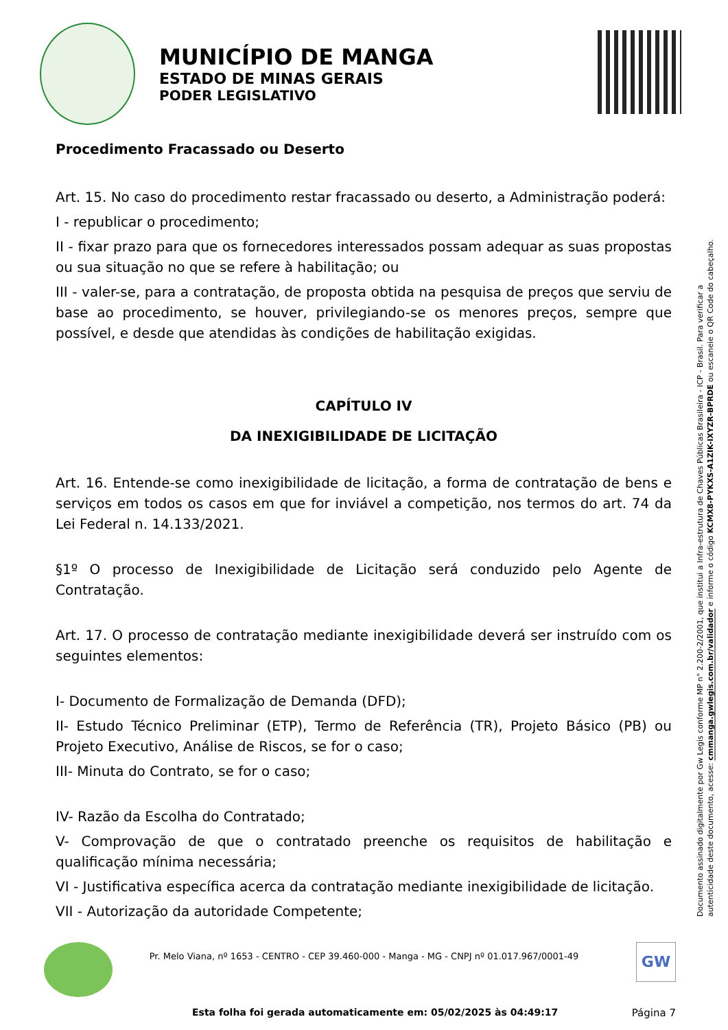MUNICÍPIO DE MANGA
ESTADO DE MINAS GERAIS
PODER LEGISLATIVO
Procedimento Fracassado ou Deserto
Art. 15. No caso do procedimento restar fracassado ou deserto, a Administração poderá:
I - republicar o procedimento;
II - fixar prazo para que os fornecedores interessados possam adequar as suas propostas ou sua situação no que se refere à habilitação; ou
III - valer-se, para a contratação, de proposta obtida na pesquisa de preços que serviu de base ao procedimento, se houver, privilegiando-se os menores preços, sempre que possível, e desde que atendidas às condições de habilitação exigidas.
CAPÍTULO IV
DA INEXIGIBILIDADE DE LICITAÇÃO
Art. 16. Entende-se como inexigibilidade de licitação, a forma de contratação de bens e serviços em todos os casos em que for inviável a competição, nos termos do art. 74 da Lei Federal n. 14.133/2021.
§1º O processo de Inexigibilidade de Licitação será conduzido pelo Agente de Contratação.
Art. 17. O processo de contratação mediante inexigibilidade deverá ser instruído com os seguintes elementos:
I- Documento de Formalização de Demanda (DFD);
II- Estudo Técnico Preliminar (ETP), Termo de Referência (TR), Projeto Básico (PB) ou Projeto Executivo, Análise de Riscos, se for o caso;
III- Minuta do Contrato, se for o caso;
IV- Razão da Escolha do Contratado;
V- Comprovação de que o contratado preenche os requisitos de habilitação e qualificação mínima necessária;
VI - Justificativa específica acerca da contratação mediante inexigibilidade de licitação.
VII - Autorização da autoridade Competente;
Documento assinado digitalmente por Gw Legis conforme MP n° 2.200-2/2001, que institui a Infra-estrutura de Chaves Públicas Brasileira - ICP - Brasil. Para verificar a autenticidade deste documento, acesse: cmmanga.gwlegis.com.br/validador e informe o código KCMX8-PYKXS-A1ZIK-IXYZR-BPRDE ou escaneie o QR Code do cabeçalho.
Pr. Melo Viana, nº 1653 - CENTRO - CEP 39.460-000 - Manga - MG - CNPJ nº 01.017.967/0001-49 GW
Esta folha foi gerada automaticamente em: 05/02/2025 às 04:49:17
Página 7